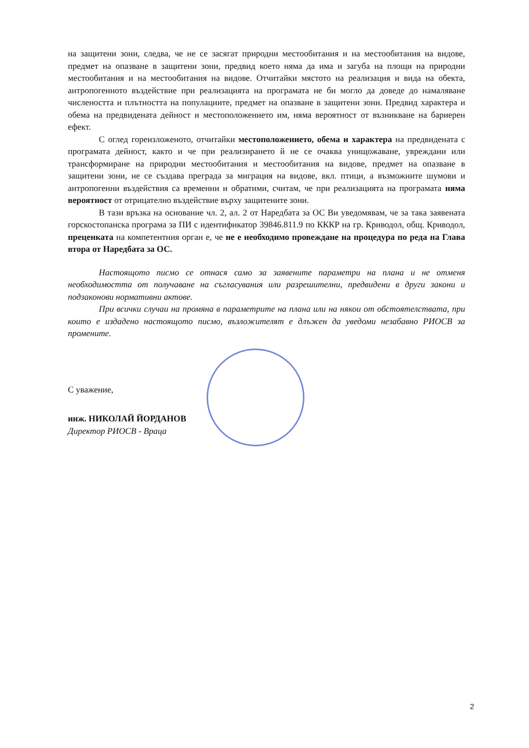на защитени зони, следва, че не се засягат природни местообитания и на местообитания на видове, предмет на опазване в защитени зони, предвид което няма да има и загуба на площи на природни местообитания и на местообитания на видове. Отчитайки мястото на реализация и вида на обекта, антропогенното въздействие при реализацията на програмата не би могло да доведе до намаляване числеността и плътността на популациите, предмет на опазване в защитени зони. Предвид характера и обема на предвидената дейност и местоположението им, няма вероятност от възникване на бариерен ефект.
С оглед гореизложеното, отчитайки местоположението, обема и характера на предвидената с програмата дейност, както и че при реализирането й не се очаква унищожаване, увреждани или трансформиране на природни местообитания и местообитания на видове, предмет на опазване в защитени зони, не се създава преграда за миграция на видове, вкл. птици, а възможните шумови и антропогенни въздействия са временни и обратими, считам, че при реализацията на програмата няма вероятност от отрицателно въздействие върху защитените зони.
В тази връзка на основание чл. 2, ал. 2 от Наредбата за ОС Ви уведомявам, че за така заявената горскостопанска програма за ПИ с идентификатор 39846.811.9 по КККР на гр. Криводол, общ. Криводол, преценката на компетентния орган е, че не е необходимо провеждане на процедура по реда на Глава втора от Наредбата за ОС.
Настоящото писмо се отнася само за заявените параметри на плана и не отменя необходимостта от получаване на съгласувания или разрешителни, предвидени в други закони и подзаконови нормативни актове.
При всички случаи на промяна в параметрите на плана или на някои от обстоятелствата, при които е издадено настоящото писмо, възложителят е длъжен да уведоми незабавно РИОСВ за промените.
С уважение,
инж. НИКОЛАЙ ЙОРДАНОВ
Директор РИОСВ - Враца
2